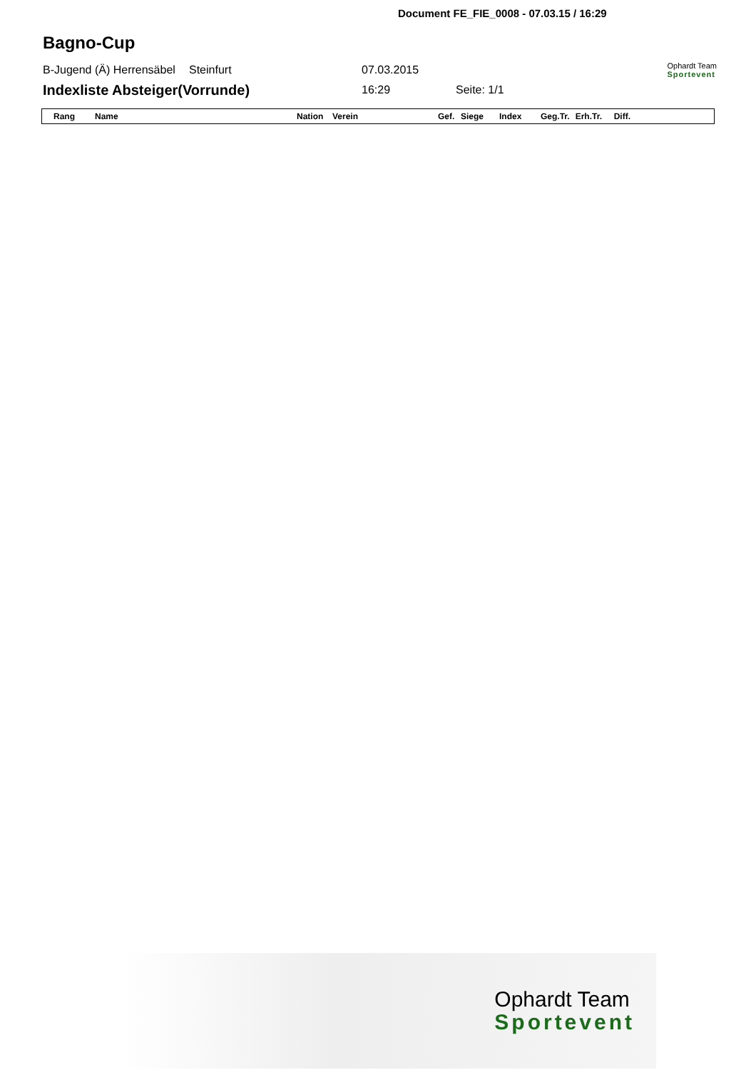Document FE_FIE_0008 - 07.03.15 / 16:29
Bagno-Cup
B-Jugend (Ä) Herrensäbel Steinfurt 07.03.2015 Ophardt Team
Sportevent
Indexliste Absteiger(Vorrunde) 16:29 Seite: 1/1
| Rang | Name | Nation | Verein | Gef. | Siege | Index | Geg.Tr. | Erh.Tr. | Diff. |
| --- | --- | --- | --- | --- | --- | --- | --- | --- | --- |
Ophardt Team
Sportevent